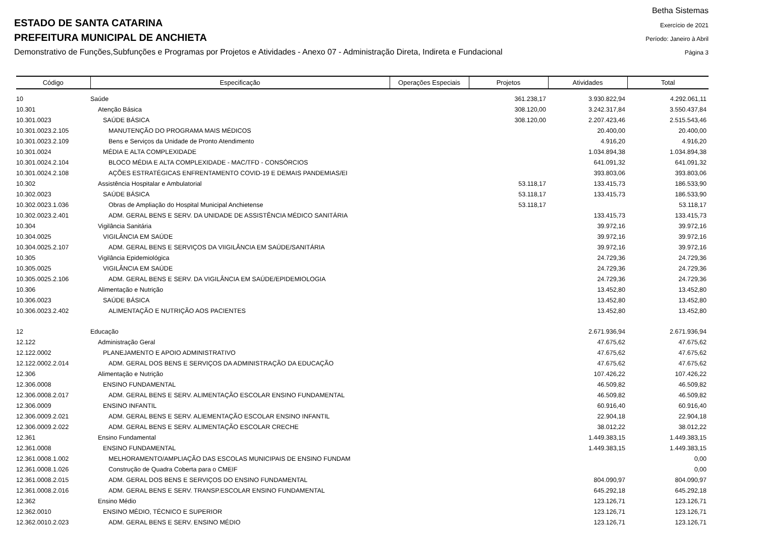ESTADO DE SANTA CATARINA
PREFEITURA MUNICIPAL DE ANCHIETA
Demonstrativo de Funções,Subfunções e Programas por Projetos e Atividades - Anexo 07 - Administração Direta, Indireta e Fundacional
Betha Sistemas
Exercício de 2021
Período: Janeiro à Abril
Página 3
| Código | Especificação | Operações Especiais | Projetos | Atividades | Total |
| --- | --- | --- | --- | --- | --- |
| 10 | Saúde | | 361.238,17 | 3.930.822,94 | 4.292.061,11 |
| 10.301 | Atenção Básica | | 308.120,00 | 3.242.317,84 | 3.550.437,84 |
| 10.301.0023 | SAÚDE BÁSICA | | 308.120,00 | 2.207.423,46 | 2.515.543,46 |
| 10.301.0023.2.105 | MANUTENÇÃO DO PROGRAMA MAIS MÉDICOS | | | 20.400,00 | 20.400,00 |
| 10.301.0023.2.109 | Bens e Serviços da Unidade de Pronto Atendimento | | | 4.916,20 | 4.916,20 |
| 10.301.0024 | MÉDIA E ALTA COMPLEXIDADE | | | 1.034.894,38 | 1.034.894,38 |
| 10.301.0024.2.104 | BLOCO MÉDIA E ALTA COMPLEXIDADE - MAC/TFD - CONSÓRCIOS | | | 641.091,32 | 641.091,32 |
| 10.301.0024.2.108 | AÇÕES ESTRATÉGICAS ENFRENTAMENTO COVID-19 E DEMAIS PANDEMIAS/EI | | | 393.803,06 | 393.803,06 |
| 10.302 | Assistência Hospitalar e Ambulatorial | | 53.118,17 | 133.415,73 | 186.533,90 |
| 10.302.0023 | SAÚDE BÁSICA | | 53.118,17 | 133.415,73 | 186.533,90 |
| 10.302.0023.1.036 | Obras de Ampliação do Hospital Municipal Anchietense | | 53.118,17 | | 53.118,17 |
| 10.302.0023.2.401 | ADM. GERAL BENS E SERV. DA UNIDADE DE ASSISTÊNCIA MÉDICO SANITÁRIA | | | 133.415,73 | 133.415,73 |
| 10.304 | Vigilância Sanitária | | | 39.972,16 | 39.972,16 |
| 10.304.0025 | VIGILÂNCIA EM SAÚDE | | | 39.972,16 | 39.972,16 |
| 10.304.0025.2.107 | ADM. GERAL BENS E SERVIÇOS DA VIIGILÂNCIA EM SAÚDE/SANITÁRIA | | | 39.972,16 | 39.972,16 |
| 10.305 | Vigilância Epidemiológica | | | 24.729,36 | 24.729,36 |
| 10.305.0025 | VIGILÂNCIA EM SAÚDE | | | 24.729,36 | 24.729,36 |
| 10.305.0025.2.106 | ADM. GERAL BENS E SERV. DA VIGILÂNCIA EM SAÚDE/EPIDEMIOLOGIA | | | 24.729,36 | 24.729,36 |
| 10.306 | Alimentação e Nutrição | | | 13.452,80 | 13.452,80 |
| 10.306.0023 | SAÚDE BÁSICA | | | 13.452,80 | 13.452,80 |
| 10.306.0023.2.402 | ALIMENTAÇÃO E NUTRIÇÃO AOS PACIENTES | | | 13.452,80 | 13.452,80 |
| 12 | Educação | | | 2.671.936,94 | 2.671.936,94 |
| 12.122 | Administração Geral | | | 47.675,62 | 47.675,62 |
| 12.122.0002 | PLANEJAMENTO E APOIO ADMINISTRATIVO | | | 47.675,62 | 47.675,62 |
| 12.122.0002.2.014 | ADM. GERAL DOS BENS E SERVIÇOS DA ADMINISTRAÇÃO DA EDUCAÇÃO | | | 47.675,62 | 47.675,62 |
| 12.306 | Alimentação e Nutrição | | | 107.426,22 | 107.426,22 |
| 12.306.0008 | ENSINO FUNDAMENTAL | | | 46.509,82 | 46.509,82 |
| 12.306.0008.2.017 | ADM. GERAL BENS E SERV. ALIMENTAÇÃO ESCOLAR ENSINO FUNDAMENTAL | | | 46.509,82 | 46.509,82 |
| 12.306.0009 | ENSINO INFANTIL | | | 60.916,40 | 60.916,40 |
| 12.306.0009.2.021 | ADM. GERAL BENS E SERV. ALIEMENTAÇÃO ESCOLAR ENSINO INFANTIL | | | 22.904,18 | 22.904,18 |
| 12.306.0009.2.022 | ADM. GERAL BENS E SERV. ALIMENTAÇÃO ESCOLAR CRECHE | | | 38.012,22 | 38.012,22 |
| 12.361 | Ensino Fundamental | | | 1.449.383,15 | 1.449.383,15 |
| 12.361.0008 | ENSINO FUNDAMENTAL | | | 1.449.383,15 | 1.449.383,15 |
| 12.361.0008.1.002 | MELHORAMENTO/AMPLIAÇÃO DAS ESCOLAS MUNICIPAIS DE ENSINO FUNDAM | | | | 0,00 |
| 12.361.0008.1.026 | Construção de Quadra Coberta para o CMEIF | | | | 0,00 |
| 12.361.0008.2.015 | ADM. GERAL DOS BENS E SERVIÇOS DO ENSINO FUNDAMENTAL | | | 804.090,97 | 804.090,97 |
| 12.361.0008.2.016 | ADM. GERAL BENS E SERV. TRANSP.ESCOLAR ENSINO FUNDAMENTAL | | | 645.292,18 | 645.292,18 |
| 12.362 | Ensino Médio | | | 123.126,71 | 123.126,71 |
| 12.362.0010 | ENSINO MÉDIO, TÉCNICO E SUPERIOR | | | 123.126,71 | 123.126,71 |
| 12.362.0010.2.023 | ADM. GERAL BENS E SERV. ENSINO MÉDIO | | | 123.126,71 | 123.126,71 |